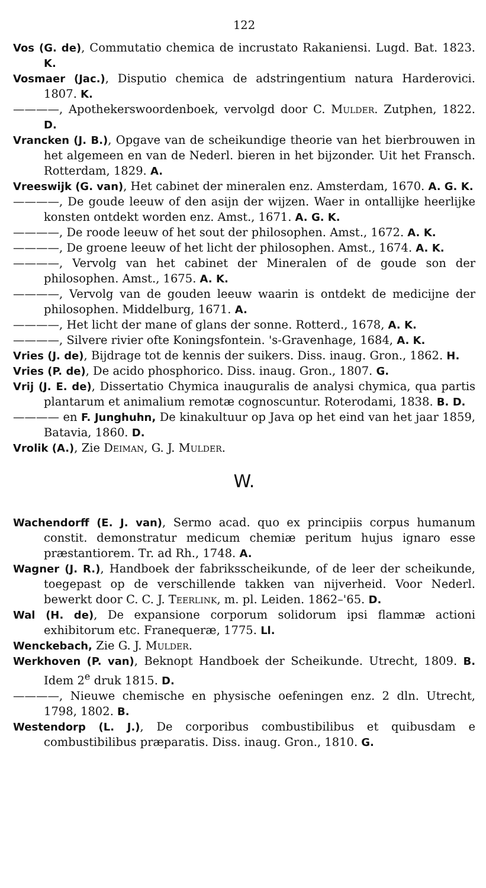122
Vos (G. de), Commutatio chemica de incrustato Rakaniensi. Lugd. Bat. 1823. K.
Vosmaer (Jac.), Disputio chemica de adstringentium natura Harderovici. 1807. K.
————, Apothekerswoordenboek, vervolgd door C. Mulder. Zutphen, 1822. D.
Vrancken (J. B.), Opgave van de scheikundige theorie van het bierbrouwen in het algemeen en van de Nederl. bieren in het bijzonder. Uit het Fransch. Rotterdam, 1829. A.
Vreeswijk (G. van), Het cabinet der mineralen enz. Amsterdam, 1670. A. G. K.
————, De goude leeuw of den asijn der wijzen. Waer in ontallijke heerlijke konsten ontdekt worden enz. Amst., 1671. A. G. K.
————, De roode leeuw of het sout der philosophen. Amst., 1672. A. K.
————, De groene leeuw of het licht der philosophen. Amst., 1674. A. K.
————, Vervolg van het cabinet der Mineralen of de goude son der philosophen. Amst., 1675. A. K.
————, Vervolg van de gouden leeuw waarin is ontdekt de medicijne der philosophen. Middelburg, 1671. A.
————, Het licht der mane of glans der sonne. Rotterd., 1678, A. K.
————, Silvere rivier ofte Koningsfontein. 's-Gravenhage, 1684, A. K.
Vries (J. de), Bijdrage tot de kennis der suikers. Diss. inaug. Gron., 1862. H.
Vries (P. de), De acido phosphorico. Diss. inaug. Gron., 1807. G.
Vrij (J. E. de), Dissertatio Chymica inauguralis de analysi chymica, qua partis plantarum et animalium remotæ cognoscuntur. Roterodami, 1838. B. D.
———— en F. Junghuhn, De kinakultuur op Java op het eind van het jaar 1859, Batavia, 1860. D.
Vrolik (A.), Zie Deiman, G. J. Mulder.
W.
Wachendorff (E. J. van), Sermo acad. quo ex principiis corpus humanum constit. demonstratur medicum chemiæ peritum hujus ignaro esse præstantiorem. Tr. ad Rh., 1748. A.
Wagner (J. R.), Handboek der fabriksscheikunde, of de leer der scheikunde, toegepast op de verschillende takken van nijverheid. Voor Nederl. bewerkt door C. C. J. Teerlink, m. pl. Leiden. 1862–'65. D.
Wal (H. de), De expansione corporum solidorum ipsi flammæ actioni exhibitorum etc. Franequeræ, 1775. Ll.
Wenckebach, Zie G. J. Mulder.
Werkhoven (P. van), Beknopt Handboek der Scheikunde. Utrecht, 1809. B. Idem 2<sup>e</sup> druk 1815. D.
————, Nieuwe chemische en physische oefeningen enz. 2 dln. Utrecht, 1798, 1802. B.
Westendorp (L. J.), De corporibus combustibilibus et quibusdam e combustibilibus præparatis. Diss. inaug. Gron., 1810. G.